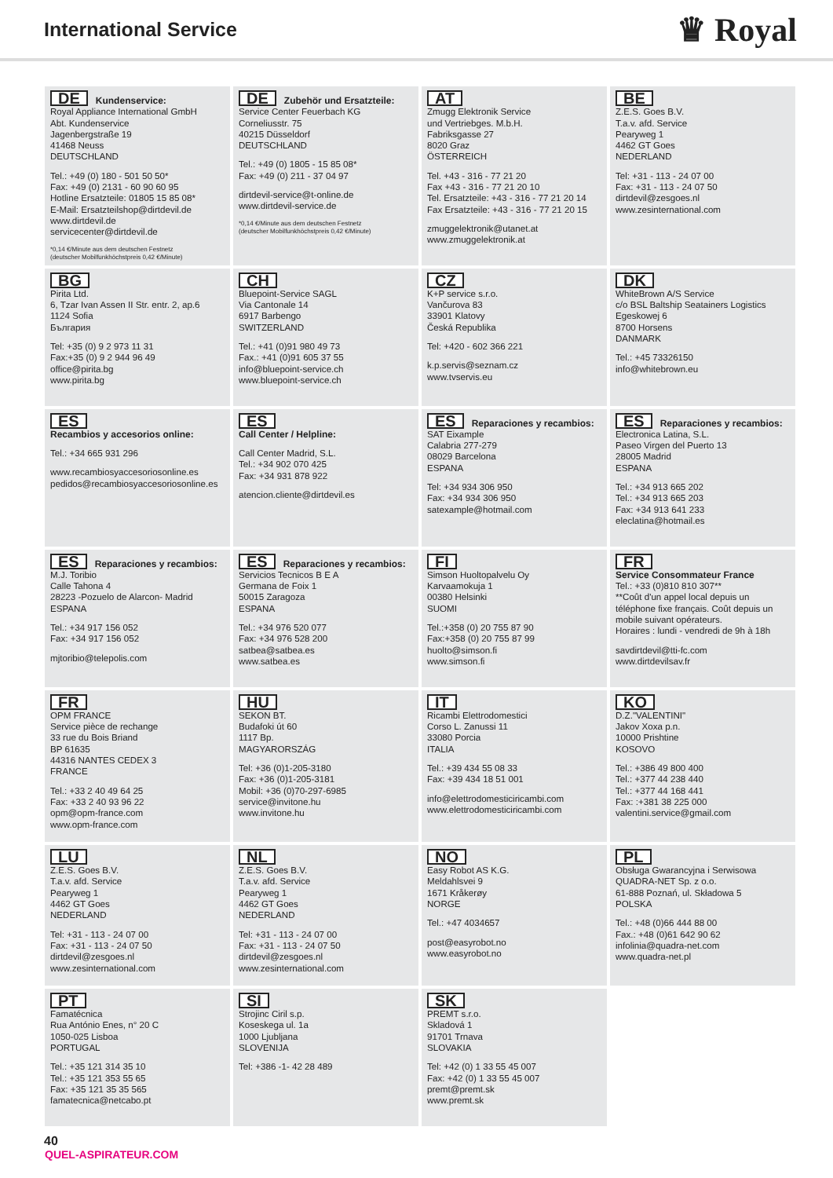International Service
♛ Royal
DE Kundenservice:
Royal Appliance International GmbH
Abt. Kundenservice
Jagenbergstraße 19
41468 Neuss
DEUTSCHLAND
Tel.: +49 (0) 180 - 501 50 50*
Fax: +49 (0) 2131 - 60 90 60 95
Hotline Ersatzteile: 01805 15 85 08*
E-Mail: Ersatzteilshop@dirtdevil.de
www.dirtdevil.de
servicecenter@dirtdevil.de
*0,14 €/Minute aus dem deutschen Festnetz
(deutscher Mobilfunkhöchstpreis 0,42 €/Minute)
DE Zubehör und Ersatzteile:
Service Center Feuerbach KG
Corneliusstr. 75
40215 Düsseldorf
DEUTSCHLAND
Tel.: +49 (0) 1805 - 15 85 08*
Fax: +49 (0) 211 - 37 04 97
dirtdevil-service@t-online.de
www.dirtdevil-service.de
*0,14 €/Minute aus dem deutschen Festnetz
(deutscher Mobilfunkhöchstpreis 0,42 €/Minute)
AT
Zmugg Elektronik Service
und Vertriebges. M.b.H.
Fabriksgasse 27
8020 Graz
ÖSTERREICH
Tel. +43 - 316 - 77 21 20
Fax +43 - 316 - 77 21 20 10
Tel. Ersatzteile: +43 - 316 - 77 21 20 14
Fax Ersatzteile: +43 - 316 - 77 21 20 15
zmuggelektronik@utanet.at
www.zmuggelektronik.at
BE
Z.E.S. Goes B.V.
T.a.v. afd. Service
Pearyweg 1
4462 GT Goes
NEDERLAND
Tel: +31 - 113 - 24 07 00
Fax: +31 - 113 - 24 07 50
dirtdevil@zesgoes.nl
www.zesinternational.com
BG
Pirita Ltd.
6, Tzar Ivan Assen II Str. entr. 2, ap.6
1124 Sofia
България
Tel: +35 (0) 9 2 973 11 31
Fax:+35 (0) 9 2 944 96 49
office@pirita.bg
www.pirita.bg
CH
Bluepoint-Service SAGL
Via Cantonale 14
6917 Barbengo
SWITZERLAND
Tel.: +41 (0)91 980 49 73
Fax.: +41 (0)91 605 37 55
info@bluepoint-service.ch
www.bluepoint-service.ch
CZ
K+P service s.r.o.
Vančurova 83
33901 Klatovy
Česká Republika
Tel: +420 - 602 366 221
k.p.servis@seznam.cz
www.tvservis.eu
DK
WhiteBrown A/S Service
c/o BSL Baltship Seatainers Logistics
Egeskowej 6
8700 Horsens
DANMARK
Tel.: +45 73326150
info@whitebrown.eu
ES
Recambios y accesorios online:
Tel.: +34 665 931 296
www.recambiosyaccesoriosonline.es
pedidos@recambiosyaccesoriosonline.es
ES
Call Center / Helpline:
Call Center Madrid, S.L.
Tel.: +34 902 070 425
Fax: +34 931 878 922
atencion.cliente@dirtdevil.es
ES Reparaciones y recambios:
SAT Eixample
Calabria 277-279
08029 Barcelona
ESPANA
Tel: +34 934 306 950
Fax: +34 934 306 950
satexample@hotmail.com
ES Reparaciones y recambios:
Electronica Latina, S.L.
Paseo Virgen del Puerto 13
28005 Madrid
ESPANA
Tel.: +34 913 665 202
Tel.: +34 913 665 203
Fax: +34 913 641 233
eleclatina@hotmail.es
ES Reparaciones y recambios:
M.J. Toribio
Calle Tahona 4
28223 -Pozuelo de Alarcon- Madrid
ESPANA
Tel.: +34 917 156 052
Fax: +34 917 156 052
mjtoribio@telepolis.com
ES Reparaciones y recambios:
Servicios Tecnicos B E A
Germana de Foix 1
50015 Zaragoza
ESPANA
Tel.: +34 976 520 077
Fax: +34 976 528 200
satbea@satbea.es
www.satbea.es
FI
Simson Huoltopalvelu Oy
Karvaamokuja 1
00380 Helsinki
SUOMI
Tel.:+358 (0) 20 755 87 90
Fax:+358 (0) 20 755 87 99
huolto@simson.fi
www.simson.fi
FR
Service Consommateur France
Tel.: +33 (0)810 810 307**
**Coût d'un appel local depuis un téléphone fixe français. Coût depuis un mobile suivant opérateurs.
Horaires : lundi - vendredi de 9h à 18h
savdirtdevil@tti-fc.com
www.dirtdevilsav.fr
FR
OPM FRANCE
Service pièce de rechange
33 rue du Bois Briand
BP 61635
44316 NANTES CEDEX 3
FRANCE
Tel.: +33 2 40 49 64 25
Fax: +33 2 40 93 96 22
opm@opm-france.com
www.opm-france.com
HU
SEKON BT.
Budafoki út 60
1117 Bp.
MAGYARORSZÁG
Tel: +36 (0)1-205-3180
Fax: +36 (0)1-205-3181
Mobil: +36 (0)70-297-6985
service@invitone.hu
www.invitone.hu
IT
Ricambi Elettrodomestici
Corso L. Zanussi 11
33080 Porcia
ITALIA
Tel.: +39 434 55 08 33
Fax: +39 434 18 51 001
info@elettrodomesticiricambi.com
www.elettrodomesticiricambi.com
KO
D.Z."VALENTINI"
Jakov Xoxa p.n.
10000 Prishtine
KOSOVO
Tel.: +386 49 800 400
Tel.: +377 44 238 440
Tel.: +377 44 168 441
Fax: :+381 38 225 000
valentini.service@gmail.com
LU
Z.E.S. Goes B.V.
T.a.v. afd. Service
Pearyweg 1
4462 GT Goes
NEDERLAND
Tel: +31 - 113 - 24 07 00
Fax: +31 - 113 - 24 07 50
dirtdevil@zesgoes.nl
www.zesinternational.com
NL
Z.E.S. Goes B.V.
T.a.v. afd. Service
Pearyweg 1
4462 GT Goes
NEDERLAND
Tel: +31 - 113 - 24 07 00
Fax: +31 - 113 - 24 07 50
dirtdevil@zesgoes.nl
www.zesinternational.com
NO
Easy Robot AS K.G.
Meldahlsvei 9
1671 Kråkerøy
NORGE
Tel.: +47 4034657
post@easyrobot.no
www.easyrobot.no
PL
Obsługa Gwarancyjna i Serwisowa
QUADRA-NET Sp. z o.o.
61-888 Poznań, ul. Składowa 5
POLSKA
Tel.: +48 (0)66 444 88 00
Fax.: +48 (0)61 642 90 62
infolinia@quadra-net.com
www.quadra-net.pl
PT
Famatécnica
Rua António Enes, n° 20 C
1050-025 Lisboa
PORTUGAL
Tel.: +35 121 314 35 10
Tel.: +35 121 353 55 65
Fax: +35 121 35 35 565
famatecnica@netcabo.pt
SI
Strojinc Ciril s.p.
Koseskega ul. 1a
1000 Ljubljana
SLOVENIJA
Tel: +386 -1- 42 28 489
SK
PREMT s.r.o.
Skladová 1
91701 Trnava
SLOVAKIA
Tel: +42 (0) 1 33 55 45 007
Fax: +42 (0) 1 33 55 45 007
premt@premt.sk
www.premt.sk
40
QUEL-ASPIRATEUR.COM